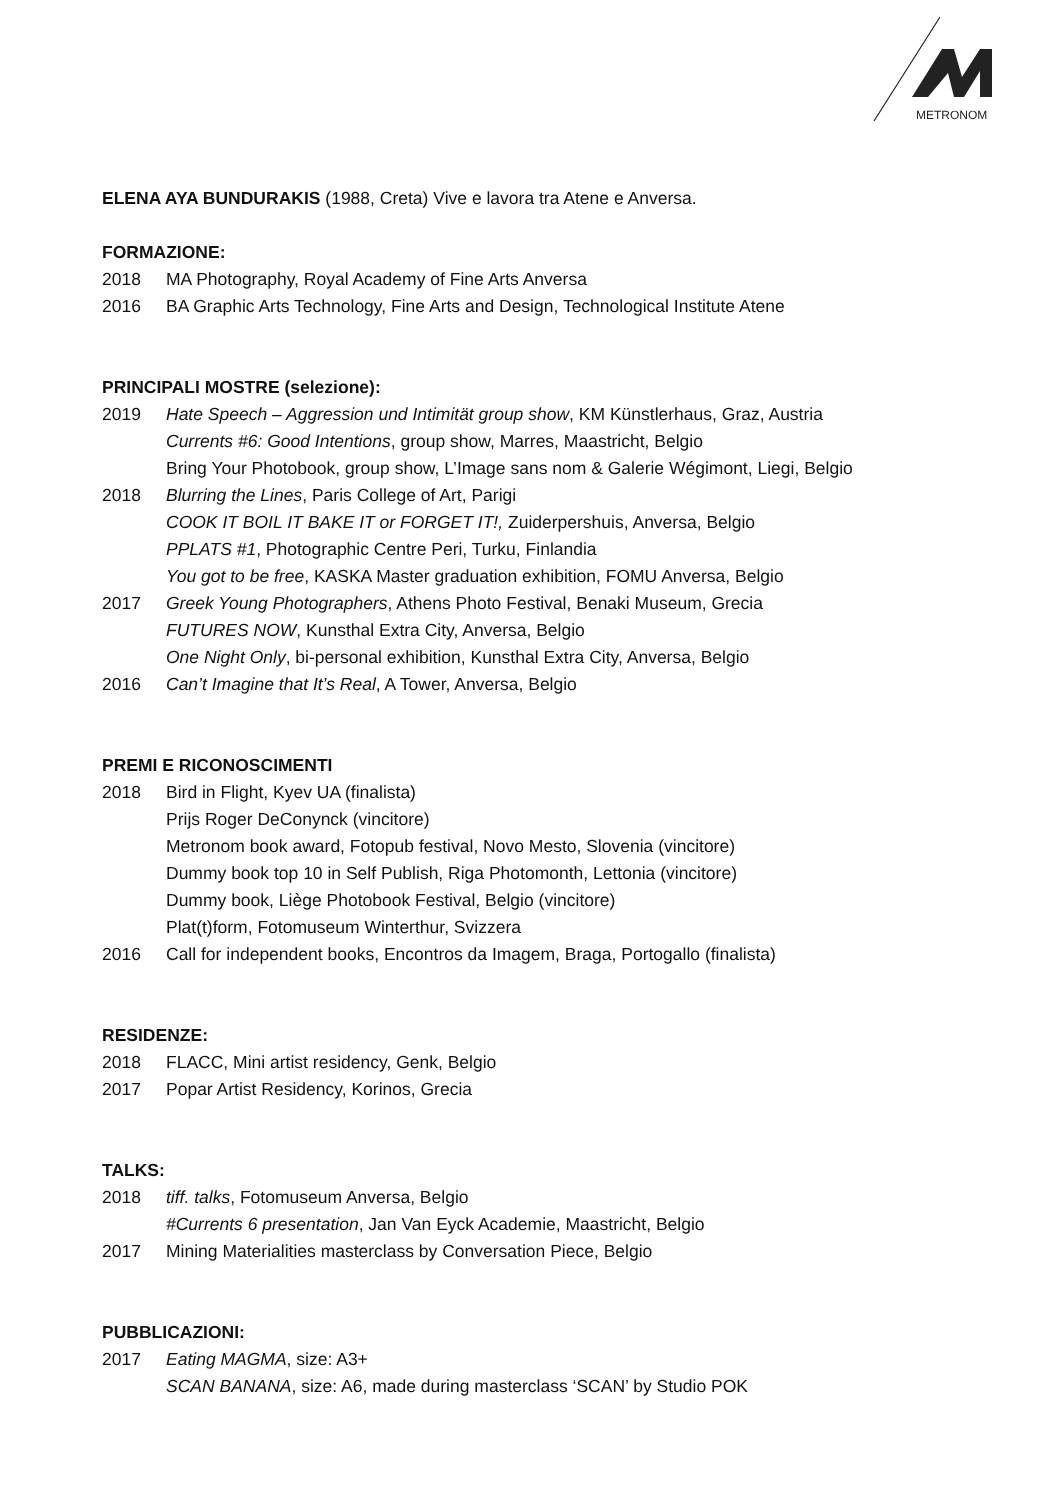METRONOM
ELENA AYA BUNDURAKIS (1988, Creta) Vive e lavora tra Atene e Anversa.
FORMAZIONE:
2018 MA Photography, Royal Academy of Fine Arts Anversa
2016 BA Graphic Arts Technology, Fine Arts and Design, Technological Institute Atene
PRINCIPALI MOSTRE (selezione):
2019 Hate Speech – Aggression und Intimität group show, KM Künstlerhaus, Graz, Austria
Currents #6: Good Intentions, group show, Marres, Maastricht, Belgio
Bring Your Photobook, group show, L’Image sans nom & Galerie Wégimont, Liegi, Belgio
2018 Blurring the Lines, Paris College of Art, Parigi
COOK IT BOIL IT BAKE IT or FORGET IT!, Zuiderpershuis, Anversa, Belgio
PPLATS #1, Photographic Centre Peri, Turku, Finlandia
You got to be free, KASKA Master graduation exhibition, FOMU Anversa, Belgio
2017 Greek Young Photographers, Athens Photo Festival, Benaki Museum, Grecia
FUTURES NOW, Kunsthal Extra City, Anversa, Belgio
One Night Only, bi-personal exhibition, Kunsthal Extra City, Anversa, Belgio
2016 Can’t Imagine that It’s Real, A Tower, Anversa, Belgio
PREMI E RICONOSCIMENTI
2018 Bird in Flight, Kyev UA (finalista)
Prijs Roger DeConynck (vincitore)
Metronom book award, Fotopub festival, Novo Mesto, Slovenia (vincitore)
Dummy book top 10 in Self Publish, Riga Photomonth, Lettonia (vincitore)
Dummy book, Liège Photobook Festival, Belgio (vincitore)
Plat(t)form, Fotomuseum Winterthur, Svizzera
2016 Call for independent books, Encontros da Imagem, Braga, Portogallo (finalista)
RESIDENZE:
2018 FLACC, Mini artist residency, Genk, Belgio
2017 Popar Artist Residency, Korinos, Grecia
TALKS:
2018 tiff. talks, Fotomuseum Anversa, Belgio
#Currents 6 presentation, Jan Van Eyck Academie, Maastricht, Belgio
2017 Mining Materialities masterclass by Conversation Piece, Belgio
PUBBLICAZIONI:
2017 Eating MAGMA, size: A3+
SCAN BANANA, size: A6, made during masterclass ‘SCAN’ by Studio POK